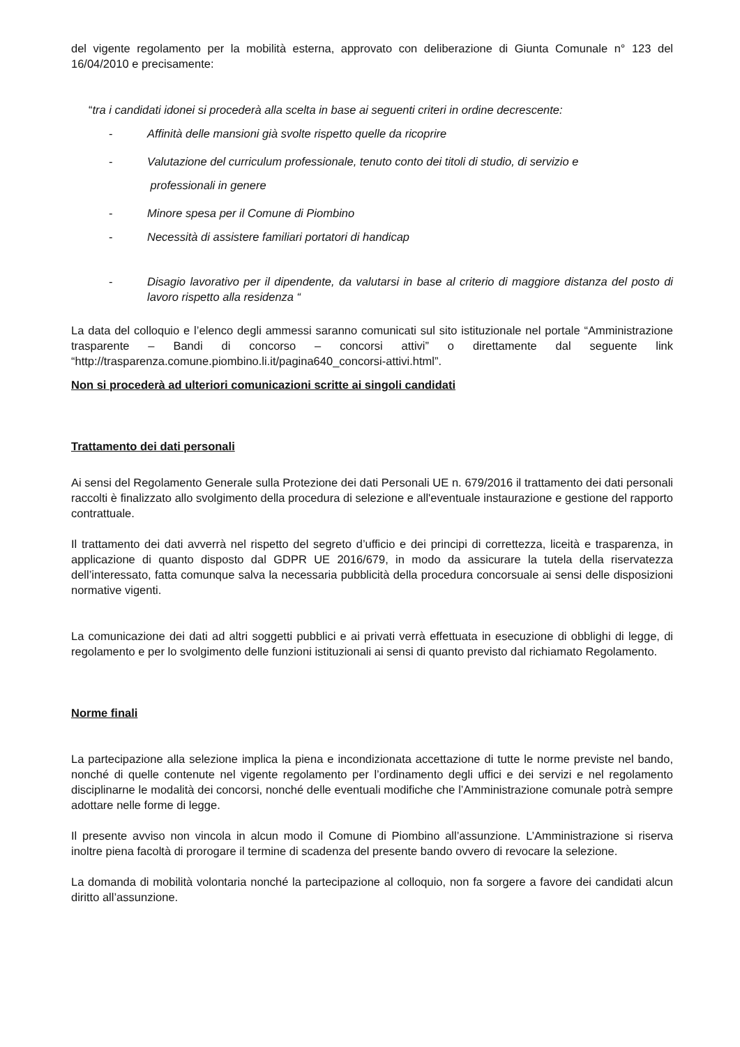del vigente regolamento per la mobilità esterna, approvato con deliberazione di Giunta Comunale n° 123 del 16/04/2010 e precisamente:
“tra i candidati idonei si procederà alla scelta in base ai seguenti criteri in ordine decrescente:
- Affinità delle mansioni già svolte rispetto quelle da ricoprire
- Valutazione del curriculum professionale, tenuto conto dei titoli di studio, di servizio e
professionali in genere
- Minore spesa per il Comune di Piombino
- Necessità di assistere familiari portatori di handicap
- Disagio lavorativo per il dipendente, da valutarsi in base al criterio di maggiore distanza del posto di lavoro rispetto alla residenza “
La data del colloquio e l’elenco degli ammessi saranno comunicati sul sito istituzionale nel portale “Amministrazione trasparente – Bandi di concorso – concorsi attivi” o direttamente dal seguente link “http://trasparenza.comune.piombino.li.it/pagina640_concorsi-attivi.html”.
Non si procederà ad ulteriori comunicazioni scritte ai singoli candidati
Trattamento dei dati personali
Ai sensi del Regolamento Generale sulla Protezione dei dati Personali UE n. 679/2016 il trattamento dei dati personali raccolti è finalizzato allo svolgimento della procedura di selezione e all'eventuale instaurazione e gestione del rapporto contrattuale.
Il trattamento dei dati avverrà nel rispetto del segreto d’ufficio e dei principi di correttezza, liceità e trasparenza, in applicazione di quanto disposto dal GDPR UE 2016/679, in modo da assicurare la tutela della riservatezza dell’interessato, fatta comunque salva la necessaria pubblicità della procedura concorsuale ai sensi delle disposizioni normative vigenti.
La comunicazione dei dati ad altri soggetti pubblici e ai privati verrà effettuata in esecuzione di obblighi di legge, di regolamento e per lo svolgimento delle funzioni istituzionali ai sensi di quanto previsto dal richiamato Regolamento.
Norme finali
La partecipazione alla selezione implica la piena e incondizionata accettazione di tutte le norme previste nel bando, nonché di quelle contenute nel vigente regolamento per l’ordinamento degli uffici e dei servizi e nel regolamento disciplinarne le modalità dei concorsi, nonché delle eventuali modifiche che l’Amministrazione comunale potrà sempre adottare nelle forme di legge.
Il presente avviso non vincola in alcun modo il Comune di Piombino all’assunzione. L’Amministrazione si riserva inoltre piena facoltà di prorogare il termine di scadenza del presente bando ovvero di revocare la selezione.
La domanda di mobilità volontaria nonché la partecipazione al colloquio, non fa sorgere a favore dei candidati alcun diritto all’assunzione.